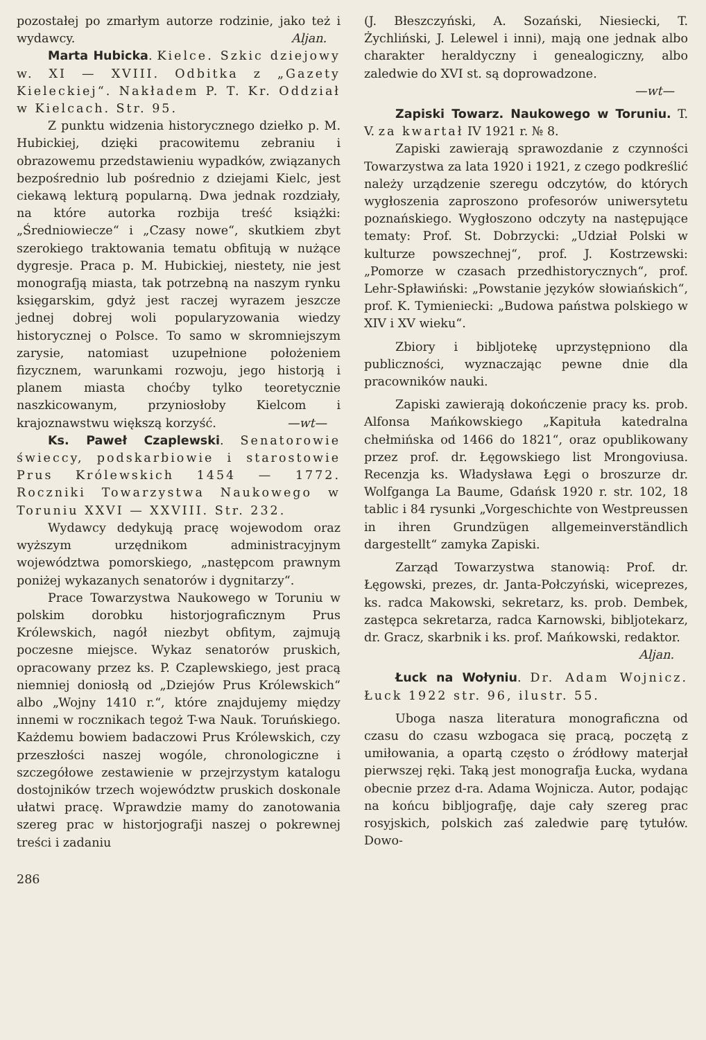pozostałej po zmarłym autorze rodzinie, jako też i wydawcy. Aljan.
Marta Hubicka. Kielce. Szkic dziejowy w. XI — XVIII. Odbitka z „Gazety Kieleckiej“. Nakładem P. T. Kr. Oddział w Kielcach. Str. 95.
Z punktu widzenia historycznego dziełko p. M. Hubickiej, dzięki pracowitemu zebraniu i obrazowemu przedstawieniu wypadków, związanych bezpośrednio lub pośrednio z dziejami Kielc, jest ciekawą lekturą popularną. Dwa jednak rozdziały, na które autorka rozbija treść książki: „Średniowiecze“ i „Czasy nowe“, skutkiem zbyt szerokiego traktowania tematu obfitują w nużące dygresje. Praca p. M. Hubickiej, niestety, nie jest monografją miasta, tak potrzebną na naszym rynku księgarskim, gdyż jest raczej wyrazem jeszcze jednej dobrej woli popularyzowania wiedzy historycznej o Polsce. To samo w skromniejszym zarysie, natomiast uzupełnione położeniem fizycznem, warunkami rozwoju, jego historją i planem miasta choćby tylko teoretycznie naszkicowanym, przyniosłoby Kielcom i krajoznawstwu większą korzyść. —wt—
Ks. Paweł Czaplewski. Senatorowie świeccy, podskarbiowie i starostowie Prus Królewskich 1454 — 1772. Roczniki Towarzystwa Naukowego w Toruniu XXVI — XXVIII. Str. 232.
Wydawcy dedykują pracę wojewodom oraz wyższym urzędnikom administracyjnym województwa pomorskiego, „następcom prawnym poniżej wykazanych senatorów i dygnitarzy“.
Prace Towarzystwa Naukowego w Toruniu w polskim dorobku historjograficznym Prus Królewskich, nagół niezbyt obfitym, zajmują poczesne miejsce. Wykaz senatorów pruskich, opracowany przez ks. P. Czaplewskiego, jest pracą niemniej doniosłą od „Dziejów Prus Królewskich“ albo „Wojny 1410 r.“, które znajdujemy między innemi w rocznikach tegoż T-wa Nauk. Toruńskiego. Każdemu bowiem badaczowi Prus Królewskich, czy przeszłości naszej wogóle, chronologiczne i szczegółowe zestawienie w przejrzystym katalogu dostojników trzech województw pruskich doskonale ułatwi pracę. Wprawdzie mamy do zanotowania szereg prac w historjografji naszej o pokrewnej treści i zadaniu
(J. Błeszczyński, A. Sozański, Niesiecki, T. Żychliński, J. Lelewel i inni), mają one jednak albo charakter heraldyczny i genealogiczny, albo zaledwie do XVI st. są doprowadzone.
—wt—
Zapiski Towarz. Naukowego w Toruniu. T. V. za kwartał IV 1921 r. № 8.
Zapiski zawierają sprawozdanie z czynności Towarzystwa za lata 1920 i 1921, z czego podkreślić należy urządzenie szeregu odczytów, do których wygłoszenia zaproszono profesorów uniwersytetu poznańskiego. Wygłoszono odczyty na następujące tematy: Prof. St. Dobrzycki: „Udział Polski w kulturze powszechnej“, prof. J. Kostrzewski: „Pomorze w czasach przedhistorycznych“, prof. Lehr-Spławiński: „Powstanie języków słowiańskich“, prof. K. Tymieniecki: „Budowa państwa polskiego w XIV i XV wieku“.
Zbiory i bibljotekę uprzystępniono dla publiczności, wyznaczając pewne dnie dla pracowników nauki.
Zapiski zawierają dokończenie pracy ks. prob. Alfonsa Mańkowskiego „Kapituła katedralna chełmińska od 1466 do 1821“, oraz opublikowany przez prof. dr. Łęgowskiego list Mrongoviusa. Recenzja ks. Władysława Łęgi o broszurze dr. Wolfganga La Baume, Gdańsk 1920 r. str. 102, 18 tablic i 84 rysunki „Vorgeschichte von Westpreussen in ihren Grundzügen allgemeinverständlich dargestellt“ zamyka Zapiski.
Zarząd Towarzystwa stanowią: Prof. dr. Łęgowski, prezes, dr. Janta-Połczyński, wiceprezes, ks. radca Makowski, sekretarz, ks. prob. Dembek, zastępca sekretarza, radca Karnowski, bibljotekarz, dr. Gracz, skarbnik i ks. prof. Mańkowski, redaktor.
Aljan.
Łuck na Wołyniu. Dr. Adam Wojnicz. Łuck 1922 str. 96, ilustr. 55.
Uboga nasza literatura monograficzna od czasu do czasu wzbogaca się pracą, poczętą z umiłowania, a opartą często o źródłowy materjał pierwszej ręki. Taką jest monografja Łucka, wydana obecnie przez d-ra. Adama Wojnicza. Autor, podając na końcu bibljografję, daje cały szereg prac rosyjskich, polskich zaś zaledwie parę tytułów. Dowo-
286